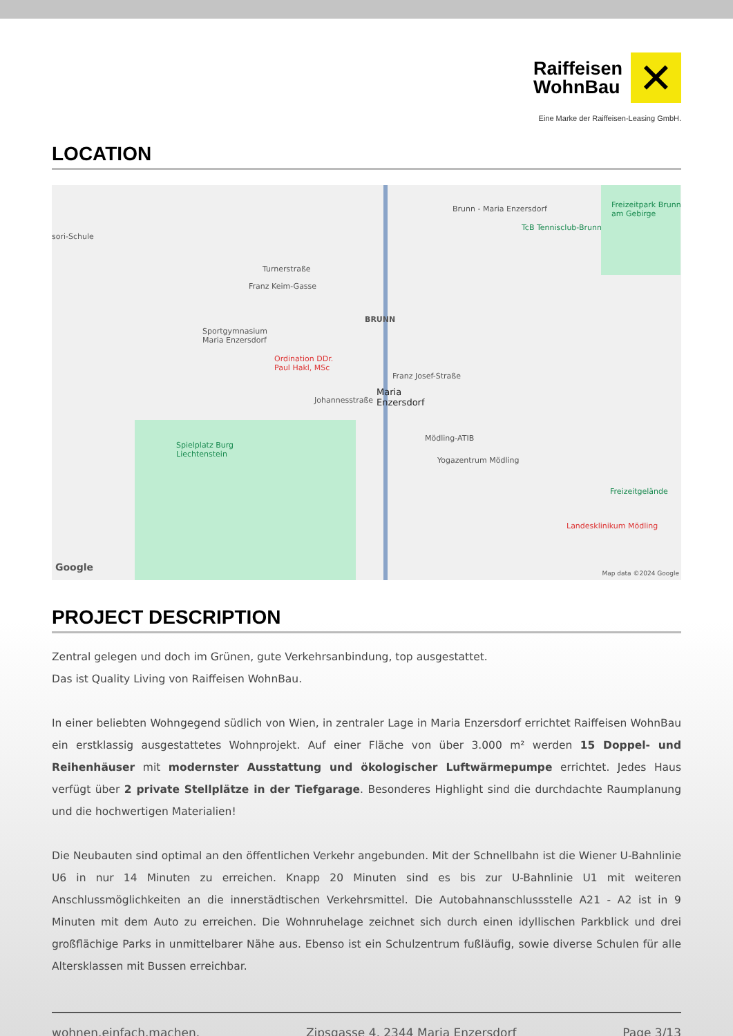Raiffeisen
WohnBau
✕
Eine Marke der Raiffeisen-Leasing GmbH.
LOCATION
sori-Schule
Brunn - Maria Enzersdorf Freizeitpark Brunn am Gebirge
TcB Tennisclub-Brunn
Turnerstraße
Franz Keim-Gasse
BRUNN
Sportgymnasium
Maria Enzersdorf
Ordination DDr.
Paul Hakl, MSc
Franz Josef-Straße
Maria
Enzersdorf Johannesstraße
Spielplatz Burg
Liechtenstein
Mödling-ATIB
Yogazentrum Mödling
Freizeitgelände
Landesklinikum Mödling
Google
Map data ©2024 Google
PROJECT DESCRIPTION
Zentral gelegen und doch im Grünen, gute Verkehrsanbindung, top ausgestattet.
Das ist Quality Living von Raiffeisen WohnBau.
In einer beliebten Wohngegend südlich von Wien, in zentraler Lage in Maria Enzersdorf errichtet Raiffeisen WohnBau ein erstklassig ausgestattetes Wohnprojekt. Auf einer Fläche von über 3.000 m² werden 15 Doppel- und Reihenhäuser mit modernster Ausstattung und ökologischer Luftwärmepumpe errichtet. Jedes Haus verfügt über 2 private Stellplätze in der Tiefgarage. Besonderes Highlight sind die durchdachte Raumplanung und die hochwertigen Materialien!
Die Neubauten sind optimal an den öffentlichen Verkehr angebunden. Mit der Schnellbahn ist die Wiener U-Bahnlinie U6 in nur 14 Minuten zu erreichen. Knapp 20 Minuten sind es bis zur U-Bahnlinie U1 mit weiteren Anschlussmöglichkeiten an die innerstädtischen Verkehrsmittel. Die Autobahnanschlussstelle A21 - A2 ist in 9 Minuten mit dem Auto zu erreichen. Die Wohnruhelage zeichnet sich durch einen idyllischen Parkblick und drei großflächige Parks in unmittelbarer Nähe aus. Ebenso ist ein Schulzentrum fußläufig, sowie diverse Schulen für alle Altersklassen mit Bussen erreichbar.
wohnen.einfach.machen. Zipsgasse 4, 2344 Maria Enzersdorf Page 3/13